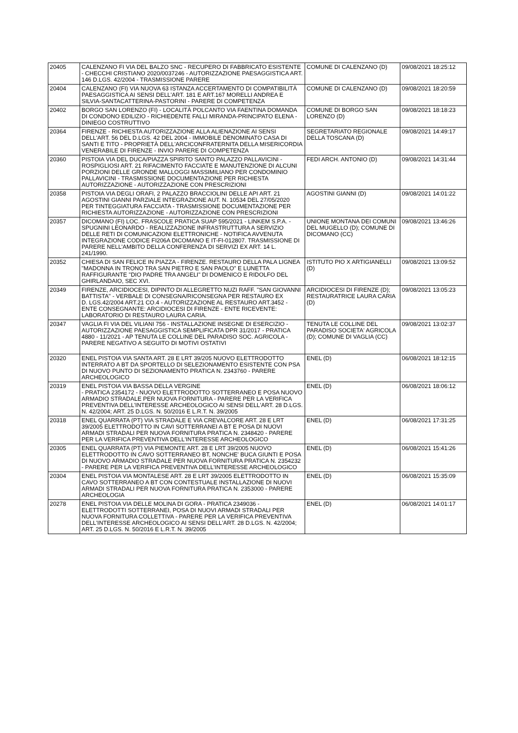| 20405 | CALENZANO FI VIA DEL BALZO SNC - RECUPERO DI FABBRICATO ESISTENTE - CHECCHI CRISTIANO 2020/0037246 - AUTORIZZAZIONE PAESAGGISTICA ART. 146 D.LGS. 42/2004 - TRASMISSIONE PARERE | COMUNE DI CALENZANO (D) | 09/08/2021 18:25:12 |
| 20404 | CALENZANO (FI) VIA NUOVA 63 ISTANZA ACCERTAMENTO DI COMPATIBILITÀ PAESAGGISTICA AI SENSI DELL'ART. 181 E ART.167 MORELLI ANDREA E SILVIA-SANTACATTERINA-PASTORINI - PARERE DI COMPETENZA | COMUNE DI CALENZANO (D) | 09/08/2021 18:20:59 |
| 20402 | BORGO SAN LORENZO (FI) - LOCALITÀ POLCANTO VIA FAENTINA DOMANDA DI CONDONO EDILIZIO - RICHIEDENTE FALLI MIRANDA-PRINCIPATO ELENA - DINIEGO COSTRUTTIVO | COMUNE DI BORGO SAN LORENZO (D) | 09/08/2021 18:18:23 |
| 20364 | FIRENZE - RICHIESTA AUTORIZZAZIONE ALLA ALIENAZIONE AI SENSI DELL'ART. 56 DEL D.LGS. 42 DEL 2004 - IMMOBILE DENOMINATO CASA DI SANTI E TITO - PROPRIETÀ DELL'ARCICONFRATERNITA DELLA MISERICORDIA VENERABILE DI FIRENZE - INVIO PARERE DI COMPETENZA | SEGRETARIATO REGIONALE DELLA TOSCANA (D) | 09/08/2021 14:49:17 |
| 20360 | PISTOIA VIA DEL DUCA/PIAZZA SPIRITO SANTO PALAZZO PALLAVICINI - ROSPIGLIOSI ART. 21 RIFACIMENTO FACCIATE E MANUTENZIONE DI ALCUNI PORZIONI DELLE GRONDE MALLOGGI MASSIMILIANO PER CONDOMINIO PALLAVICINI - TRASMISSIONE DOCUMENTAZIONE PER RICHIESTA AUTORIZZAZIONE - AUTORIZZAZIONE CON PRESCRIZIONI | FEDI ARCH. ANTONIO (D) | 09/08/2021 14:31:44 |
| 20358 | PISTOIA VIA DEGLI ORAFI, 2 PALAZZO BRACCIOLINI DELLE API ART. 21 AGOSTINI GIANNI PARZIALE INTEGRAZIONE AUT. N. 10534 DEL 27/05/2020 PER TINTEGGIATURA FACCIATA - TRASMISSIONE DOCUMENTAZIONE PER RICHIESTA AUTORIZZAZIONE - AUTORIZZAZIONE CON PRESCRIZIONI | AGOSTINI GIANNI (D) | 09/08/2021 14:01:22 |
| 20357 | DICOMANO (FI) LOC. FRASCOLE PRATICA SUAP 595/2021 - LINKEM S.P.A. - SPUGNINI LEONARDO - REALIZZAZIONE INFRASTRUTTURA A SERVIZIO DELLE RETI DI COMUNICAZIONI ELETTRONICHE - NOTIFICA AVVENUTA INTEGRAZIONE CODICE FI206A DICOMANO E IT-FI-012807. TRASMISSIONE DI PARERE NELL'AMBITO DELLA CONFERENZA DI SERVIZI EX ART. 14 L. 241/1990. | UNIONE MONTANA DEI COMUNI DEL MUGELLO (D); COMUNE DI DICOMANO (CC) | 09/08/2021 13:46:26 |
| 20352 | CHIESA DI SAN FELICE IN PIAZZA - FIRENZE. RESTAURO DELLA PALA LIGNEA "MADONNA IN TRONO TRA SAN PIETRO E SAN PAOLO" E LUNETTA RAFFIGURANTE "DIO PADRE TRA ANGELI" DI DOMENICO E RIDOLFO DEL GHIRLANDAIO, SEC XVI. | ISTITUTO PIO X ARTIGIANELLI (D) | 09/08/2021 13:09:52 |
| 20349 | FIRENZE, ARCIDIOCESI, DIPINTO DI ALLEGRETTO NUZI RAFF. "SAN GIOVANNI BATTISTA" - VERBALE DI CONSEGNA/RICONSEGNA PER RESTAURO EX D. LGS.42/2004 ART.21 CO.4 - AUTORIZZAZIONE AL RESTAURO ART.3452 - ENTE CONSEGNANTE: ARCIDIOCESI DI FIRENZE - ENTE RICEVENTE: LABORATORIO DI RESTAURO LAURA CARIA. | ARCIDIOCESI DI FIRENZE (D); RESTAURATRICE LAURA CARIA (D) | 09/08/2021 13:05:23 |
| 20347 | VAGLIA FI VIA DEL VILIANI 756 - INSTALLAZIONE INSEGNE DI ESERCIZIO - AUTORIZZAZIONE PAESAGGISTICA SEMPLIFICATA DPR 31/2017 - PRATICA 4880 - 11/2021 - AP TENUTA LE COLLINE DEL PARADISO SOC. AGRICOLA - PARERE NEGATIVO A SEGUITO DI MOTIVI OSTATIVI | TENUTA LE COLLINE DEL PARADISO SOCIETA' AGRICOLA (D); COMUNE DI VAGLIA (CC) | 09/08/2021 13:02:37 |
| 20320 | ENEL PISTOIA VIA SANTA ART. 28 E LRT 39/205 NUOVO ELETTRODOTTO INTERRATO A BT DA SPORTELLO DI SELEZIONAMENTO ESISTENTE CON PSA DI NUOVO PUNTO DI SEZIONAMENTO PRATICA N. 2343760 - PARERE ARCHEOLOGICO | ENEL (D) | 06/08/2021 18:12:15 |
| 20319 | ENEL PISTOIA VIA BASSA DELLA VERGINE - PRATICA 2354172 - NUOVO ELETTRODOTTO SOTTERRANEO E POSA NUOVO ARMADIO STRADALE PER NUOVA FORNITURA - PARERE PER LA VERIFICA PREVENTIVA DELL'INTERESSE ARCHEOLOGICO AI SENSI DELL'ART. 28 D.LGS. N. 42/2004; ART. 25 D.LGS. N. 50/2016 E L.R.T. N. 39/2005 | ENEL (D) | 06/08/2021 18:06:12 |
| 20318 | ENEL QUARRATA (PT) VIA STRADALE E VIA CREVALCORE ART. 28 E LRT 39/2005 ELETTRODOTTO IN CAVI SOTTERRANEI A BT E POSA DI NUOVI ARMADI STRADALI PER NUOVA FORNITURA PRATICA N. 2348420 - PARERE PER LA VERIFICA PREVENTIVA DELL'INTERESSE ARCHEOLOGICO | ENEL (D) | 06/08/2021 17:31:25 |
| 20305 | ENEL QUARRATA (PT) VIA PIEMONTE ART. 28 E LRT 39/2005 NUOVO ELETTRODOTTO IN CAVO SOTTERRANEO BT, NONCHE' BUCA GIUNTI E POSA DI NUOVO ARMADIO STRADALE PER NUOVA FORNITURA PRATICA N. 2354232 - PARERE PER LA VERIFICA PREVENTIVA DELL'INTERESSE ARCHEOLOGICO | ENEL (D) | 06/08/2021 15:41:26 |
| 20304 | ENEL PISTOIA VIA MONTALESE ART. 28 E LRT 39/2005 ELETTRODOTTO IN CAVO SOTTERRANEO A BT CON CONTESTUALE INSTALLAZIONE DI NUOVI ARMADI STRADALI PER NUOVA FORNITURA PRATICA N. 2353000 - PARERE ARCHEOLOGIA | ENEL (D) | 06/08/2021 15:35:09 |
| 20278 | ENEL PISTOIA VIA DELLE MOLINA DI GORA - PRATICA 2349036 - ELETTRODOTTI SOTTERRANEI, POSA DI NUOVI ARMADI STRADALI PER NUOVA FORNITURA COLLETTIVA - PARERE PER LA VERIFICA PREVENTIVA DELL'INTERESSE ARCHEOLOGICO AI SENSI DELL'ART. 28 D.LGS. N. 42/2004; ART. 25 D.LGS. N. 50/2016 E L.R.T. N. 39/2005 | ENEL (D) | 06/08/2021 14:01:17 |